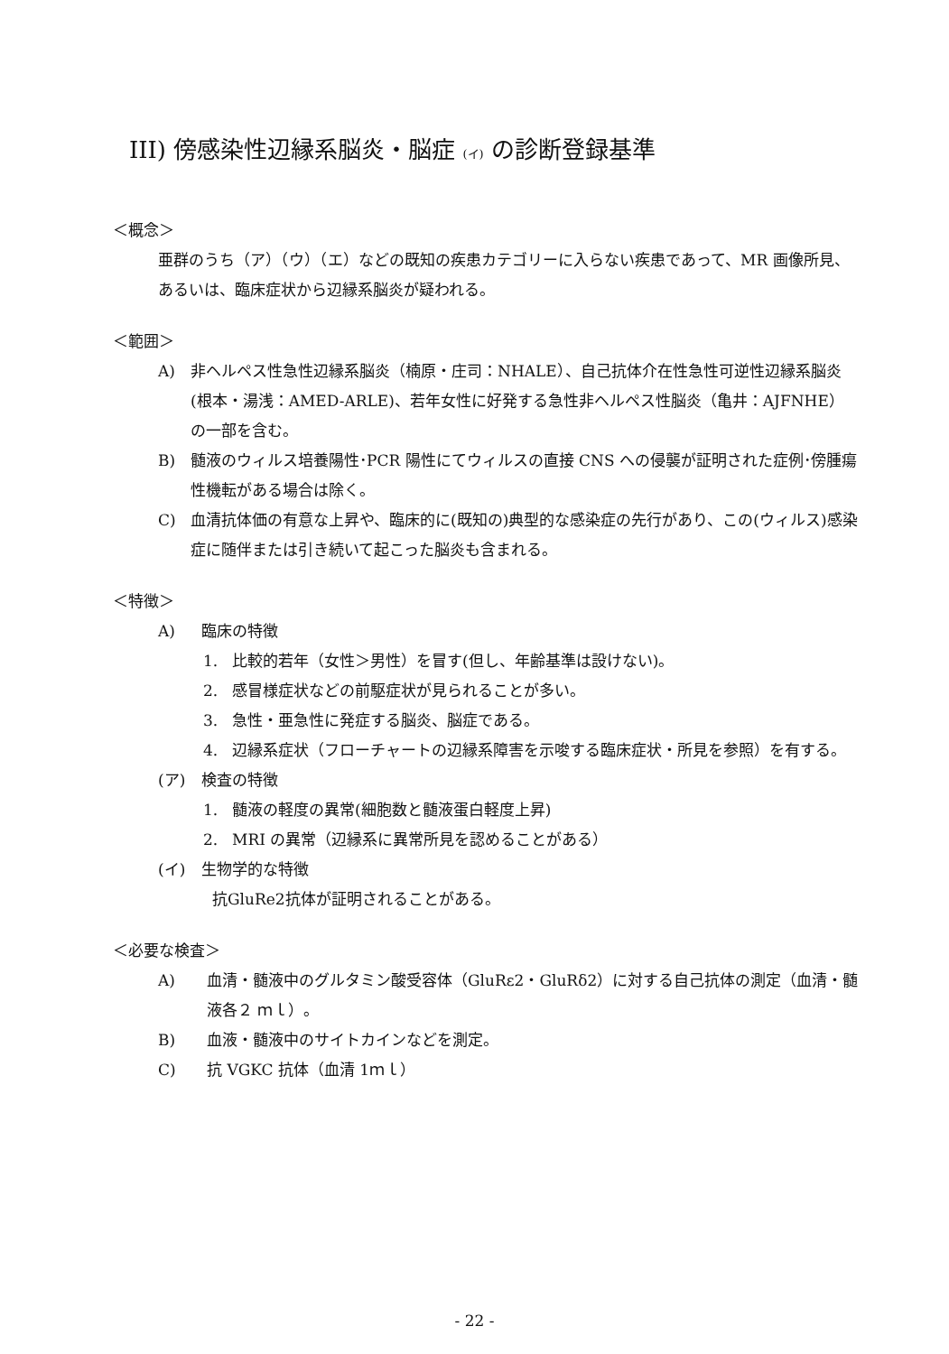III) 傍感染性辺縁系脳炎・脳症 (イ) の診断登録基準
＜概念＞
亜群のうち（ア）（ウ）（エ）などの既知の疾患カテゴリーに入らない疾患であって、MR 画像所見、あるいは、臨床症状から辺縁系脳炎が疑われる。
＜範囲＞
A) 非ヘルペス性急性辺縁系脳炎（楠原・庄司：NHALE）、自己抗体介在性急性可逆性辺縁系脳炎(根本・湯浅：AMED-ARLE)、若年女性に好発する急性非ヘルペス性脳炎（亀井：AJFNHE）の一部を含む。
B) 髄液のウィルス培養陽性･PCR 陽性にてウィルスの直接 CNS への侵襲が証明された症例･傍腫瘍性機転がある場合は除く。
C) 血清抗体価の有意な上昇や、臨床的に(既知の)典型的な感染症の先行があり、この(ウィルス)感染症に随伴または引き続いて起こった脳炎も含まれる。
＜特徴＞
A) 臨床の特徴
1. 比較的若年（女性＞男性）を冒す(但し、年齢基準は設けない)。
2. 感冒様症状などの前駆症状が見られることが多い。
3. 急性・亜急性に発症する脳炎、脳症である。
4. 辺縁系症状（フローチャートの辺縁系障害を示唆する臨床症状・所見を参照）を有する。
(ア) 検査の特徴
1. 髄液の軽度の異常(細胞数と髄液蛋白軽度上昇)
2. MRI の異常（辺縁系に異常所見を認めることがある）
(イ) 生物学的な特徴
抗GluRe2抗体が証明されることがある。
＜必要な検査＞
A) 血清・髄液中のグルタミン酸受容体（GluRε2・GluRδ2）に対する自己抗体の測定（血清・髄液各２ ｍｌ）。
B) 血液・髄液中のサイトカインなどを測定。
C) 抗 VGKC 抗体（血清 1ｍｌ）
- 22 -